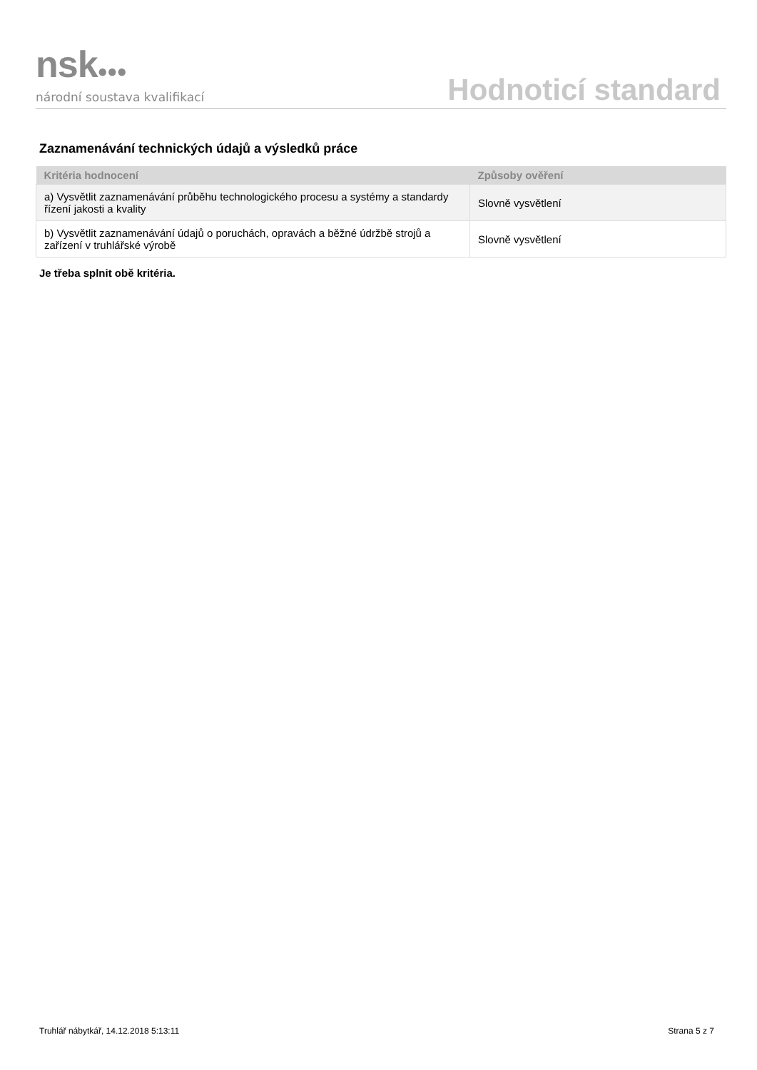nsk●●●
národní soustava kvalifikací
Hodnoticí standard
Zaznamenávání technických údajů a výsledků práce
| Kritéria hodnocení | Způsoby ověření |
| --- | --- |
| a) Vysvětlit zaznamenávání průběhu technologického procesu a systémy a standardy řízení jakosti a kvality | Slovně vysvětlení |
| b) Vysvětlit zaznamenávání údajů o poruchách, opravách a běžné údržbě strojů a zařízení v truhlářské výrobě | Slovně vysvětlení |
Je třeba splnit obě kritéria.
Truhlář nábytkář, 14.12.2018 5:13:11 Strana 5 z 7